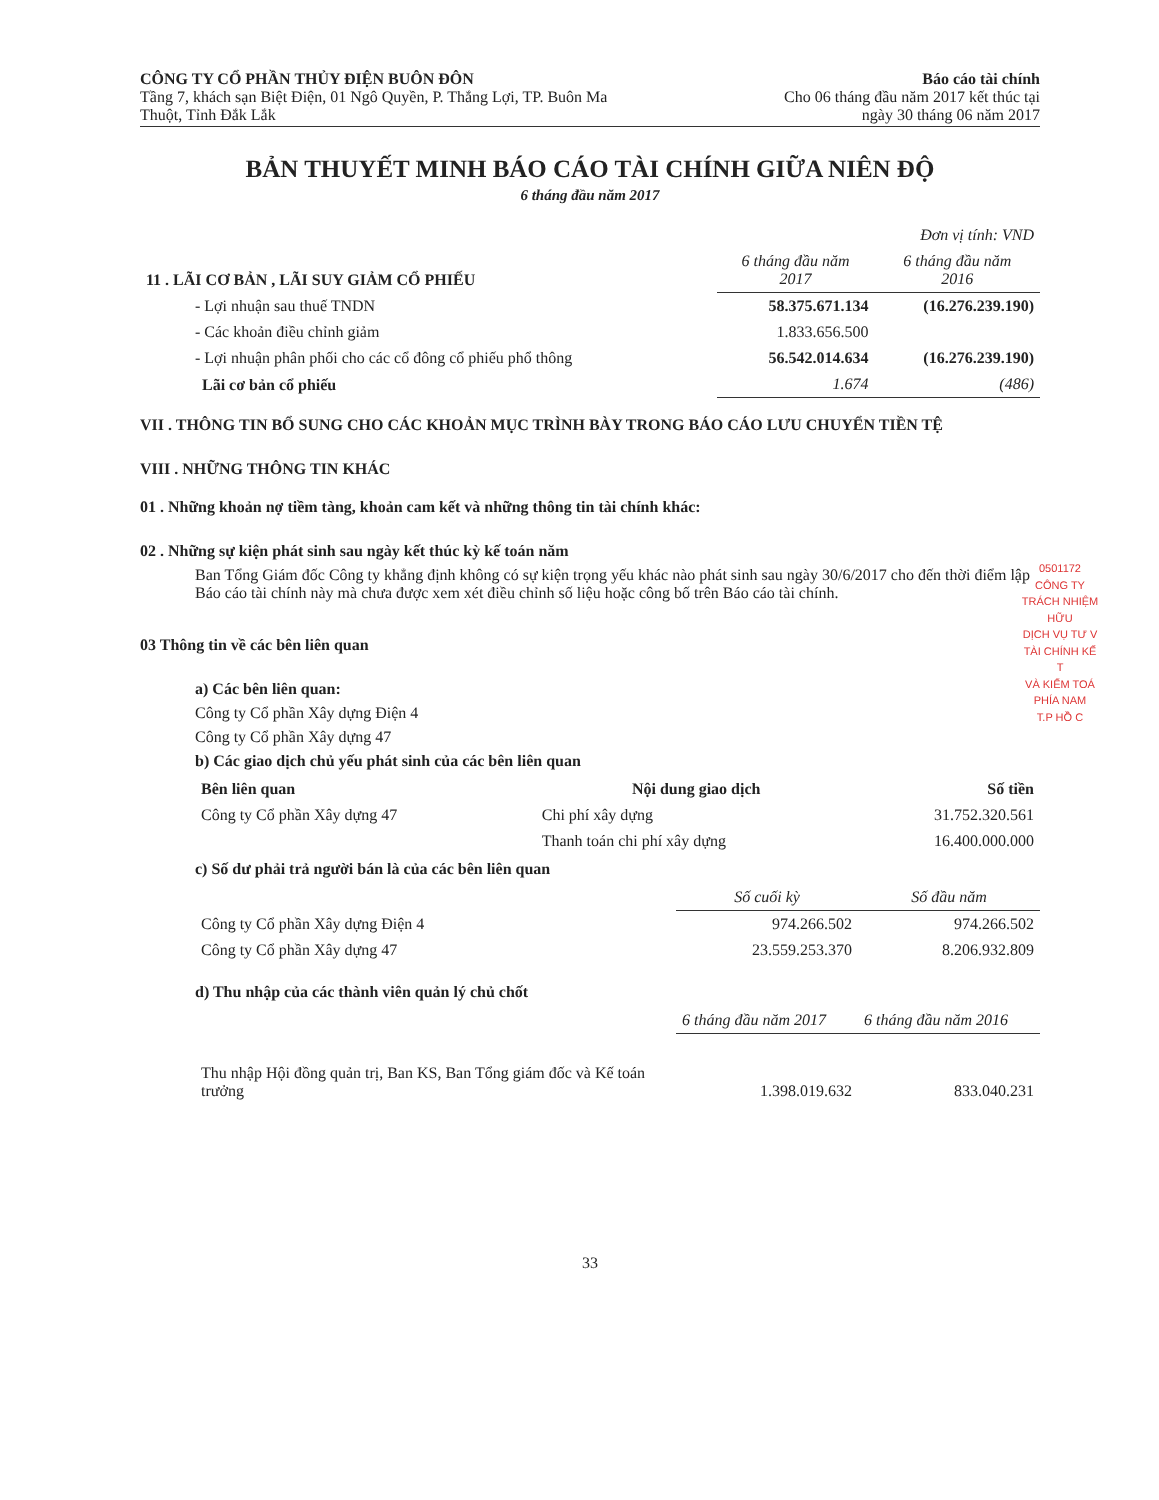CÔNG TY CỔ PHẦN THỦY ĐIỆN BUÔN ĐÔN
Tầng 7, khách sạn Biệt Điện, 01 Ngô Quyền, P. Thắng Lợi, TP. Buôn Ma
Thuột, Tỉnh Đắk Lắk
Báo cáo tài chính
Cho 06 tháng đầu năm 2017 kết thúc tại
ngày 30 tháng 06 năm 2017
BẢN THUYẾT MINH BÁO CÁO TÀI CHÍNH GIỮA NIÊN ĐỘ
6 tháng đầu năm 2017
| | | Đơn vị tính: VND |
| 11 . LÃI CƠ BẢN , LÃI SUY GIẢM CỔ PHIẾU | 6 tháng đầu năm 2017 | 6 tháng đầu năm 2016 |
| - Lợi nhuận sau thuế TNDN | 58.375.671.134 | (16.276.239.190) |
| - Các khoản điều chỉnh giảm | 1.833.656.500 | |
| - Lợi nhuận phân phối cho các cổ đông cổ phiếu phổ thông | 56.542.014.634 | (16.276.239.190) |
| Lãi cơ bản cổ phiếu | 1.674 | (486) |
VII . THÔNG TIN BỔ SUNG CHO CÁC KHOẢN MỤC TRÌNH BÀY TRONG BÁO CÁO LƯU CHUYỂN TIỀN TỆ
VIII . NHỮNG THÔNG TIN KHÁC
01 . Những khoản nợ tiềm tàng, khoản cam kết và những thông tin tài chính khác:
02 . Những sự kiện phát sinh sau ngày kết thúc kỳ kế toán năm
Ban Tổng Giám đốc Công ty khẳng định không có sự kiện trọng yếu khác nào phát sinh sau ngày 30/6/2017 cho đến thời điểm lập Báo cáo tài chính này mà chưa được xem xét điều chỉnh số liệu hoặc công bố trên Báo cáo tài chính.
03 Thông tin về các bên liên quan
a) Các bên liên quan:
Công ty Cổ phần Xây dựng Điện 4
Công ty Cổ phần Xây dựng 47
b) Các giao dịch chủ yếu phát sinh của các bên liên quan
| Bên liên quan | Nội dung giao dịch | Số tiền |
| --- | --- | --- |
| Công ty Cổ phần Xây dựng 47 | Chi phí xây dựng | 31.752.320.561 |
| | Thanh toán chi phí xây dựng | 16.400.000.000 |
c) Số dư phải trả người bán là của các bên liên quan
| | Số cuối kỳ | Số đầu năm |
| Công ty Cổ phần Xây dựng Điện 4 | 974.266.502 | 974.266.502 |
| Công ty Cổ phần Xây dựng 47 | 23.559.253.370 | 8.206.932.809 |
d) Thu nhập của các thành viên quản lý chủ chốt
| | 6 tháng đầu năm 2017 | 6 tháng đầu năm 2016 |
| Thu nhập Hội đồng quản trị, Ban KS, Ban Tổng giám đốc và Kế toán trưởng | 1.398.019.632 | 833.040.231 |
33
0501172
CÔNG TY
TRÁCH NHIỆM HỮU
DỊCH VỤ TƯ V
TÀI CHÍNH KẾ T
VÀ KIỂM TOÁ
PHÍA NAM
T.P HỒ C